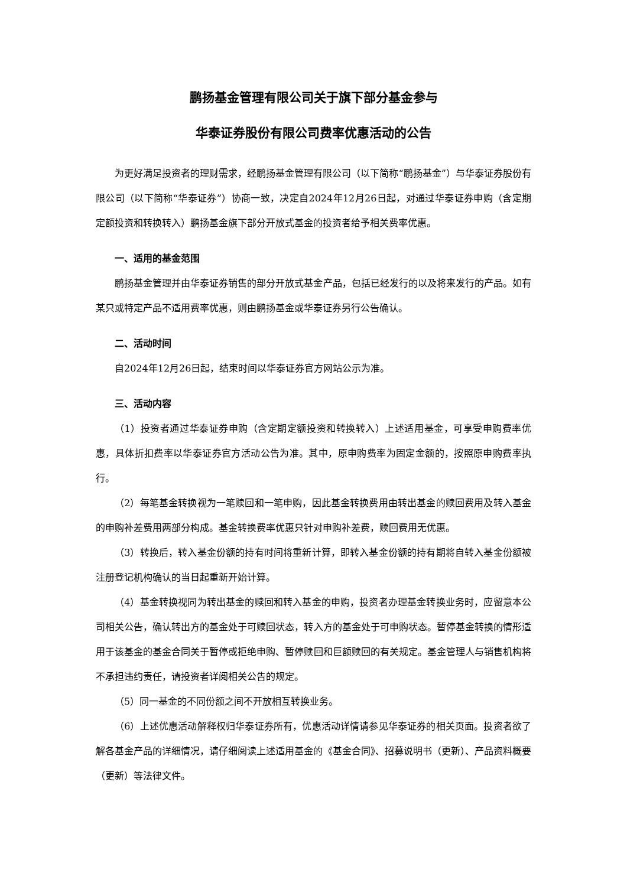鹏扬基金管理有限公司关于旗下部分基金参与
华泰证券股份有限公司费率优惠活动的公告
为更好满足投资者的理财需求，经鹏扬基金管理有限公司（以下简称“鹏扬基金”）与华泰证券股份有限公司（以下简称“华泰证券”）协商一致，决定自2024年12月26日起，对通过华泰证券申购（含定期定额投资和转换转入）鹏扬基金旗下部分开放式基金的投资者给予相关费率优惠。
一、适用的基金范围
鹏扬基金管理并由华泰证券销售的部分开放式基金产品，包括已经发行的以及将来发行的产品。如有某只或特定产品不适用费率优惠，则由鹏扬基金或华泰证券另行公告确认。
二、活动时间
自2024年12月26日起，结束时间以华泰证券官方网站公示为准。
三、活动内容
（1）投资者通过华泰证券申购（含定期定额投资和转换转入）上述适用基金，可享受申购费率优惠，具体折扣费率以华泰证券官方活动公告为准。其中，原申购费率为固定金额的，按照原申购费率执行。
（2）每笔基金转换视为一笔赎回和一笔申购，因此基金转换费用由转出基金的赎回费用及转入基金的申购补差费用两部分构成。基金转换费率优惠只针对申购补差费，赎回费用无优惠。
（3）转换后，转入基金份额的持有时间将重新计算，即转入基金份额的持有期将自转入基金份额被注册登记机构确认的当日起重新开始计算。
（4）基金转换视同为转出基金的赎回和转入基金的申购，投资者办理基金转换业务时，应留意本公司相关公告，确认转出方的基金处于可赎回状态，转入方的基金处于可申购状态。暂停基金转换的情形适用于该基金的基金合同关于暂停或拒绝申购、暂停赎回和巨额赎回的有关规定。基金管理人与销售机构将不承担违约责任，请投资者详阅相关公告的规定。
（5）同一基金的不同份额之间不开放相互转换业务。
（6）上述优惠活动解释权归华泰证券所有，优惠活动详情请参见华泰证券的相关页面。投资者欲了解各基金产品的详细情况，请仔细阅读上述适用基金的《基金合同》、招募说明书（更新）、产品资料概要（更新）等法律文件。